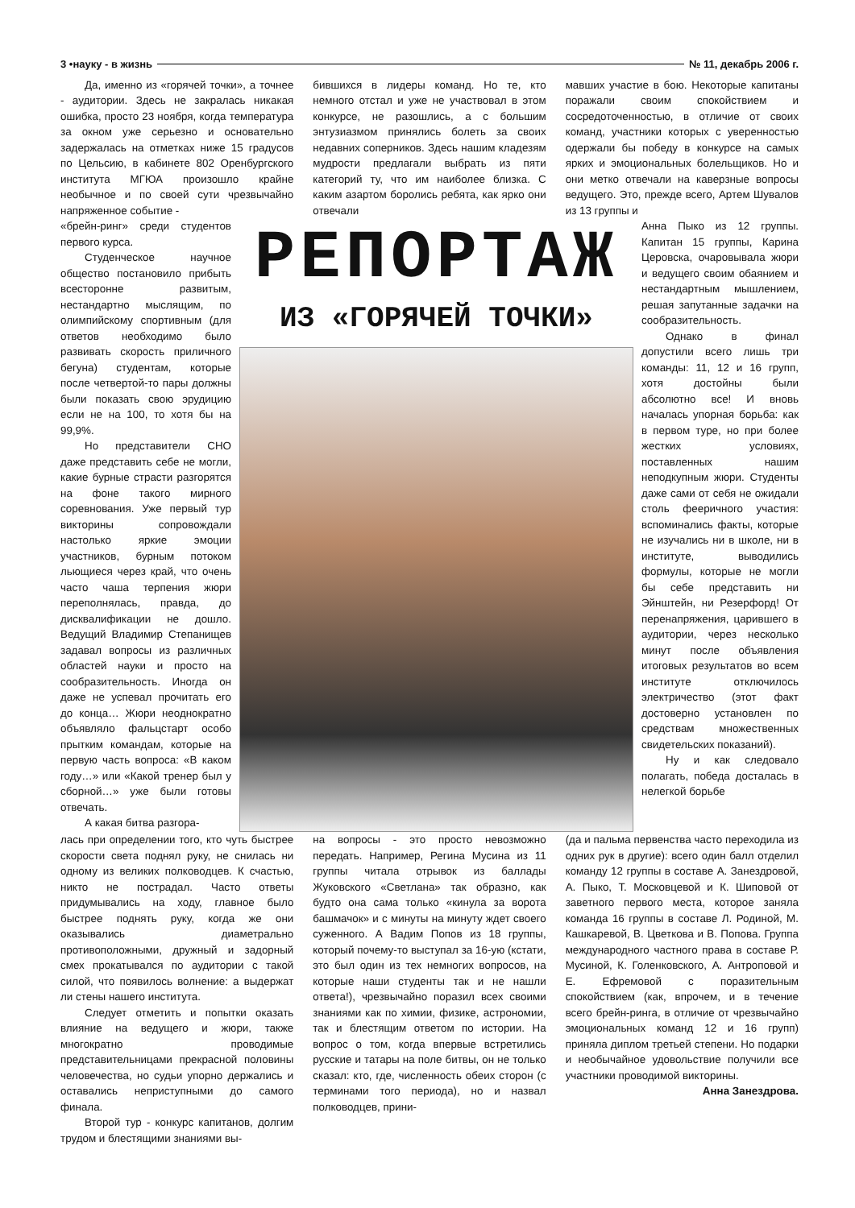3 •науку - в жизнь № 11, декабрь 2006 г.
Да, именно из «горячей точки», а точнее - аудитории. Здесь не закралась никакая ошибка, просто 23 ноября, когда температура за окном уже серьезно и основательно задержалась на отметках ниже 15 градусов по Цельсию, в кабинете 802 Оренбургского института МГЮА произошло крайне необычное и по своей сути чрезвычайно напряженное событие -
бившихся в лидеры команд. Но те, кто немного отстал и уже не участвовал в этом конкурсе, не разошлись, а с большим энтузиазмом принялись болеть за своих недавних соперников. Здесь нашим кладезям мудрости предлагали выбрать из пяти категорий ту, что им наиболее близка. С каким азартом боролись ребята, как ярко они отвечали
мавших участие в бою. Некоторые капитаны поражали своим спокойствием и сосредоточенностью, в отличие от своих команд, участники которых с уверенностью одержали бы победу в конкурсе на самых ярких и эмоциональных болельщиков. Но и они метко отвечали на каверзные вопросы ведущего. Это, прежде всего, Артем Шувалов из 13 группы и
«брейн-ринг» среди студентов первого курса.
Студенческое научное общество постановило прибыть всесторонне развитым, нестандартно мыслящим, по олимпийскому спортивным (для ответов необходимо было развивать скорость приличного бегуна) студентам, которые после четвертой-то пары должны были показать свою эрудицию если не на 100, то хотя бы на 99,9%.
Но представители СНО даже представить себе не могли, какие бурные страсти разгорятся на фоне такого мирного соревнования. Уже первый тур викторины сопровождали настолько яркие эмоции участников, бурным потоком льющиеся через край, что очень часто чаша терпения жюри переполнялась, правда, до дисквалификации не дошло. Ведущий Владимир Степанищев задавал вопросы из различных областей науки и просто на сообразительность. Иногда он даже не успевал прочитать его до конца… Жюри неоднократно объявляло фальцстарт особо прытким командам, которые на первую часть вопроса: «В каком году…» или «Какой тренер был у сборной…» уже были готовы отвечать.
А какая битва разгора-
РЕПОРТАЖ
ИЗ «ГОРЯЧЕЙ ТОЧКИ»
Анна Пыко из 12 группы. Капитан 15 группы, Карина Церовска, очаровывала жюри и ведущего своим обаянием и нестандартным мышлением, решая запутанные задачки на сообразительность.
Однако в финал допустили всего лишь три команды: 11, 12 и 16 групп, хотя достойны были абсолютно все! И вновь началась упорная борьба: как в первом туре, но при более жестких условиях, поставленных нашим неподкупным жюри. Студенты даже сами от себя не ожидали столь фееричного участия: вспоминались факты, которые не изучались ни в школе, ни в институте, выводились формулы, которые не могли бы себе представить ни Эйнштейн, ни Резерфорд! От перенапряжения, царившего в аудитории, через несколько минут после объявления итоговых результатов во всем институте отключилось электричество (этот факт достоверно установлен по средствам множественных свидетельских показаний).
Ну и как следовало полагать, победа досталась в нелегкой борьбе
лась при определении того, кто чуть быстрее скорости света поднял руку, не снилась ни одному из великих полководцев. К счастью, никто не пострадал. Часто ответы придумывались на ходу, главное было быстрее поднять руку, когда же они оказывались диаметрально противоположными, дружный и задорный смех прокатывался по аудитории с такой силой, что появилось волнение: а выдержат ли стены нашего института.
Следует отметить и попытки оказать влияние на ведущего и жюри, также многократно проводимые представительницами прекрасной половины человечества, но судьи упорно держались и оставались неприступными до самого финала.
Второй тур - конкурс капитанов, долгим трудом и блестящими знаниями вы-
на вопросы - это просто невозможно передать. Например, Регина Мусина из 11 группы читала отрывок из баллады Жуковского «Светлана» так образно, как будто она сама только «кинула за ворота башмачок» и с минуты на минуту ждет своего суженного. А Вадим Попов из 18 группы, который почему-то выступал за 16-ую (кстати, это был один из тех немногих вопросов, на которые наши студенты так и не нашли ответа!), чрезвычайно поразил всех своими знаниями как по химии, физике, астрономии, так и блестящим ответом по истории. На вопрос о том, когда впервые встретились русские и татары на поле битвы, он не только сказал: кто, где, численность обеих сторон (с терминами того периода), но и назвал полководцев, прини-
(да и пальма первенства часто переходила из одних рук в другие): всего один балл отделил команду 12 группы в составе А. Занездровой, А. Пыко, Т. Московцевой и К. Шиповой от заветного первого места, которое заняла команда 16 группы в составе Л. Родиной, М. Кашкаревой, В. Цветкова и В. Попова. Группа международного частного права в составе Р. Мусиной, К. Голенковского, А. Антроповой и Е. Ефремовой с поразительным спокойствием (как, впрочем, и в течение всего брейн-ринга, в отличие от чрезвычайно эмоциональных команд 12 и 16 групп) приняла диплом третьей степени. Но подарки и необычайное удовольствие получили все участники проводимой викторины.
Анна Занездрова.